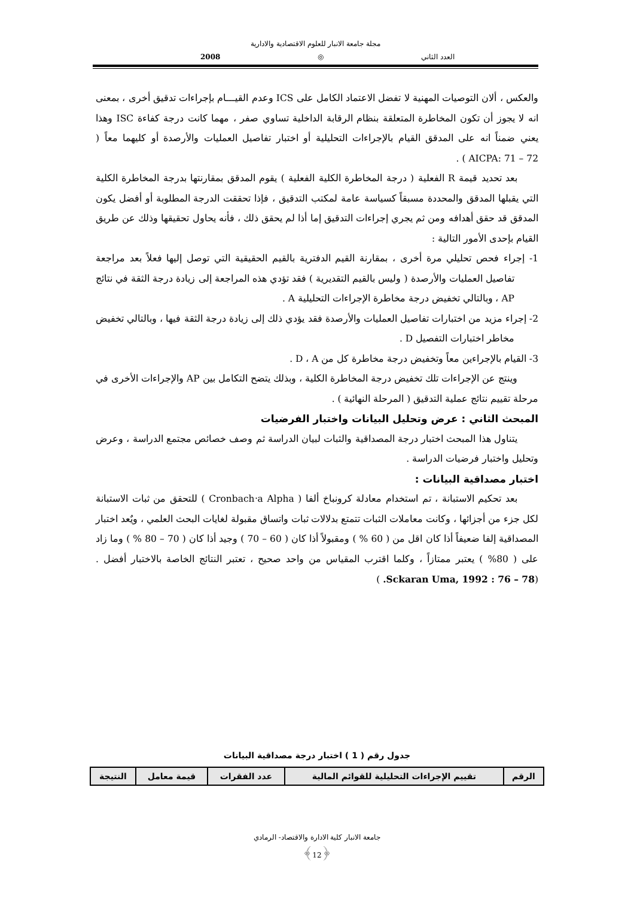مجلة جامعة الانبار للعلوم الاقتصادية والادارية
العدد الثاني ◎ 2008
والعكس ، ألان التوصيات المهنية لا تفضل الاعتماد الكامل على ICS وعدم القيـــام بإجراءات تدقيق أخرى ، بمعنى انه لا يجوز أن تكون المخاطرة المتعلقة بنظام الرقابة الداخلية تساوي صفر ، مهما كانت درجة كفاءة ISC وهذا يعني ضمناً انه على المدقق القيام بالإجراءات التحليلية أو اختبار تفاصيل العمليات والأرصدة أو كليهما معاً ( AICPA: 71 – 72 ) .
بعد تحديد قيمة R الفعلية ( درجة المخاطرة الكلية الفعلية ) يقوم المدقق بمقارنتها بدرجة المخاطرة الكلية التي يقبلها المدقق والمحددة مسبقاً كسياسة عامة لمكتب التدقيق ، فإذا تحققت الدرجة المطلوبة أو أفضل يكون المدقق قد حقق أهدافه ومن ثم يجري إجراءات التدقيق إما أذا لم يحقق ذلك ، فأنه يحاول تحقيقها وذلك عن طريق القيام بإحدى الأمور التالية :
1- إجراء فحص تحليلي مرة أخرى ، بمقارنة القيم الدفترية بالقيم الحقيقية التي توصل إليها فعلاً بعد مراجعة تفاصيل العمليات والأرصدة ( وليس بالقيم التقديرية ) فقد تؤدي هذه المراجعة إلى زيادة درجة الثقة في نتائج AP ، وبالتالي تخفيض درجة مخاطرة الإجراءات التحليلية A .
2- إجراء مزيد من اختبارات تفاصيل العمليات والأرصدة فقد يؤدي ذلك إلى زيادة درجة الثقة فيها ، وبالتالي تخفيض مخاطر اختبارات التفصيل D .
3- القيام بالإجراءين معاً وتخفيض درجة مخاطرة كل من D ، A .
وينتج عن الإجراءات تلك تخفيض درجة المخاطرة الكلية ، وبذلك يتضح التكامل بين AP والإجراءات الأخرى في مرحلة تقييم نتائج عملية التدقيق ( المرحلة النهائية ) .
المبحث الثاني : عرض وتحليل البيانات واختبار الفرضيات
يتناول هذا المبحث اختبار درجة المصداقية والثبات لبيان الدراسة ثم وصف خصائص مجتمع الدراسة ، وعرض وتحليل واختبار فرضيات الدراسة .
اختبار مصداقية البيانات :
بعد تحكيم الاستبانة ، تم استخدام معادلة كرونباخ ألفا ( Cronbach‧a Alpha ) للتحقق من ثبات الاستبانة لكل جزء من أجزائها ، وكانت معاملات الثبات تتمتع بدلالات ثبات واتساق مقبولة لغايات البحث العلمي ، ويٌعد اختبار المصداقية إلفا ضعيفاً أذا كان اقل من ( 60 % ) ومقبولاً أذا كان ( 60 – 70 ) وجيد أذا كان ( 70 – 80 % ) وما زاد على ( 80% ) يعتبر ممتازاً ، وكلما اقترب المقياس من واحد صحيح ، تعتبر النتائج الخاصة بالاختبار أفضل . (Sckaran Uma, 1992 : 76 – 78. )
جدول رقم ( 1 ) اختبار درجة مصداقية البيانات
| الرقم | تقييم الإجراءات التحليلية للقوائم المالية | عدد الفقرات | قيمة معامل | النتيجة |
| --- | --- | --- | --- | --- |
جامعة الانبار كلية الادارة والاقتصاد- الرمادي
﴿12﴾